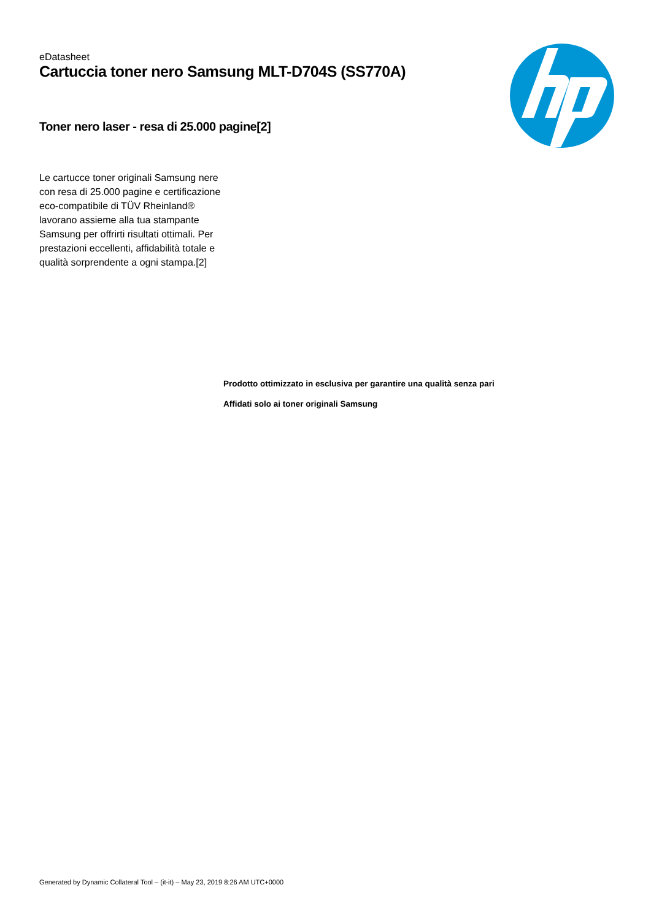eDatasheet
Cartuccia toner nero Samsung MLT-D704S (SS770A)
Toner nero laser - resa di 25.000 pagine[2]
Le cartucce toner originali Samsung nere con resa di 25.000 pagine e certificazione eco-compatibile di TÜV Rheinland® lavorano assieme alla tua stampante Samsung per offrirti risultati ottimali. Per prestazioni eccellenti, affidabilità totale e qualità sorprendente a ogni stampa.[2]
Prodotto ottimizzato in esclusiva per garantire una qualità senza pari
Affidati solo ai toner originali Samsung
Generated by Dynamic Collateral Tool – (it-it) – May 23, 2019 8:26 AM UTC+0000